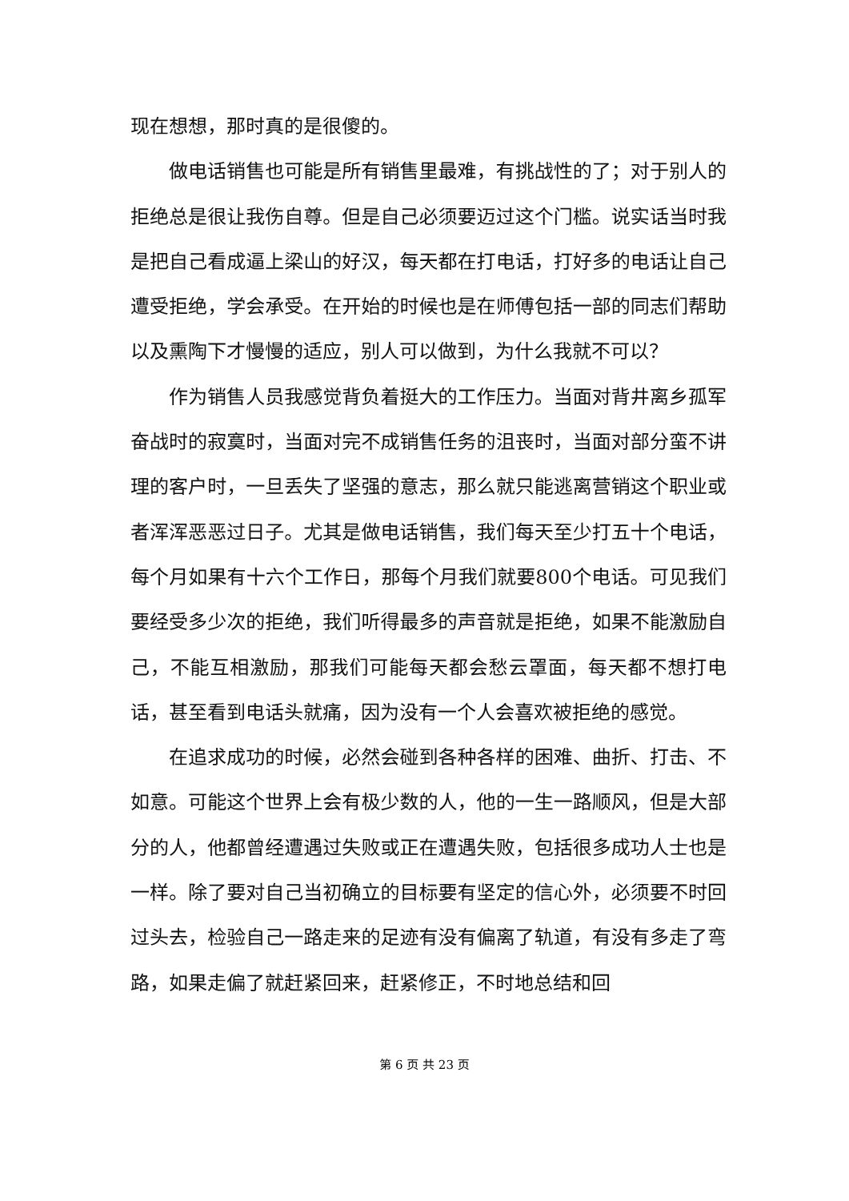现在想想，那时真的是很傻的。
做电话销售也可能是所有销售里最难，有挑战性的了；对于别人的拒绝总是很让我伤自尊。但是自己必须要迈过这个门槛。说实话当时我是把自己看成逼上梁山的好汉，每天都在打电话，打好多的电话让自己遭受拒绝，学会承受。在开始的时候也是在师傅包括一部的同志们帮助以及熏陶下才慢慢的适应，别人可以做到，为什么我就不可以？
作为销售人员我感觉背负着挺大的工作压力。当面对背井离乡孤军奋战时的寂寞时，当面对完不成销售任务的沮丧时，当面对部分蛮不讲理的客户时，一旦丢失了坚强的意志，那么就只能逃离营销这个职业或者浑浑恶恶过日子。尤其是做电话销售，我们每天至少打五十个电话，每个月如果有十六个工作日，那每个月我们就要800个电话。可见我们要经受多少次的拒绝，我们听得最多的声音就是拒绝，如果不能激励自己，不能互相激励，那我们可能每天都会愁云罩面，每天都不想打电话，甚至看到电话头就痛，因为没有一个人会喜欢被拒绝的感觉。
在追求成功的时候，必然会碰到各种各样的困难、曲折、打击、不如意。可能这个世界上会有极少数的人，他的一生一路顺风，但是大部分的人，他都曾经遭遇过失败或正在遭遇失败，包括很多成功人士也是一样。除了要对自己当初确立的目标要有坚定的信心外，必须要不时回过头去，检验自己一路走来的足迹有没有偏离了轨道，有没有多走了弯路，如果走偏了就赶紧回来，赶紧修正，不时地总结和回
第 6 页 共 23 页